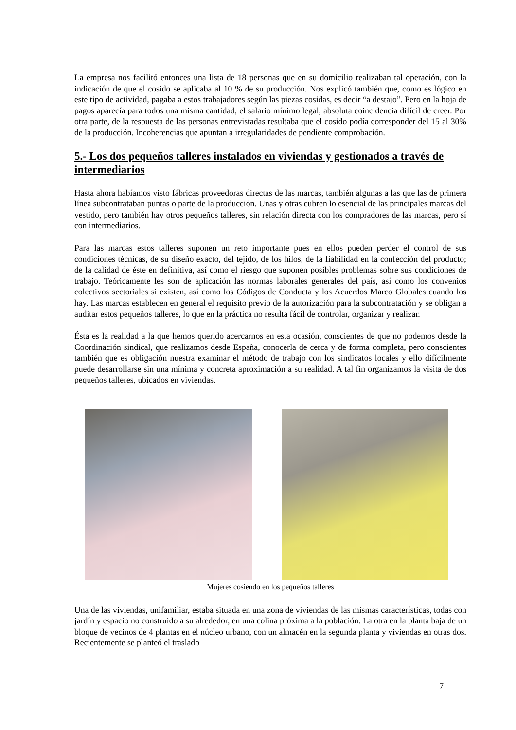La empresa nos facilitó entonces una lista de 18 personas que en su domicilio realizaban tal operación, con la indicación de que el cosido se aplicaba al 10 % de su producción. Nos explicó también que, como es lógico en este tipo de actividad, pagaba a estos trabajadores según las piezas cosidas, es decir “a destajo”. Pero en la hoja de pagos aparecía para todos una misma cantidad, el salario mínimo legal, absoluta coincidencia difícil de creer. Por otra parte, de la respuesta de las personas entrevistadas resultaba que el cosido podía corresponder del 15 al 30% de la producción. Incoherencias que apuntan a irregularidades de pendiente comprobación.
5.- Los dos pequeños talleres instalados en viviendas y gestionados a través de intermediarios
Hasta ahora habíamos visto fábricas proveedoras directas de las marcas, también algunas a las que las de primera línea subcontrataban puntas o parte de la producción. Unas y otras cubren lo esencial de las principales marcas del vestido, pero también hay otros pequeños talleres, sin relación directa con los compradores de las marcas, pero sí con intermediarios.
Para las marcas estos talleres suponen un reto importante pues en ellos pueden perder el control de sus condiciones técnicas, de su diseño exacto, del tejido, de los hilos, de la fiabilidad en la confección del producto; de la calidad de éste en definitiva, así como el riesgo que suponen posibles problemas sobre sus condiciones de trabajo. Teóricamente les son de aplicación las normas laborales generales del país, así como los convenios colectivos sectoriales si existen, así como los Códigos de Conducta y los Acuerdos Marco Globales cuando los hay. Las marcas establecen en general el requisito previo de la autorización para la subcontratación y se obligan a auditar estos pequeños talleres, lo que en la práctica no resulta fácil de controlar, organizar y realizar.
Ésta es la realidad a la que hemos querido acercarnos en esta ocasión, conscientes de que no podemos desde la Coordinación sindical, que realizamos desde España, conocerla de cerca y de forma completa, pero conscientes también que es obligación nuestra examinar el método de trabajo con los sindicatos locales y ello difícilmente puede desarrollarse sin una mínima y concreta aproximación a su realidad. A tal fin organizamos la visita de dos pequeños talleres, ubicados en viviendas.
Mujeres cosiendo en los pequeños talleres
Una de las viviendas, unifamiliar, estaba situada en una zona de viviendas de las mismas características, todas con jardín y espacio no construido a su alrededor, en una colina próxima a la población. La otra en la planta baja de un bloque de vecinos de 4 plantas en el núcleo urbano, con un almacén en la segunda planta y viviendas en otras dos. Recientemente se planteó el traslado
7